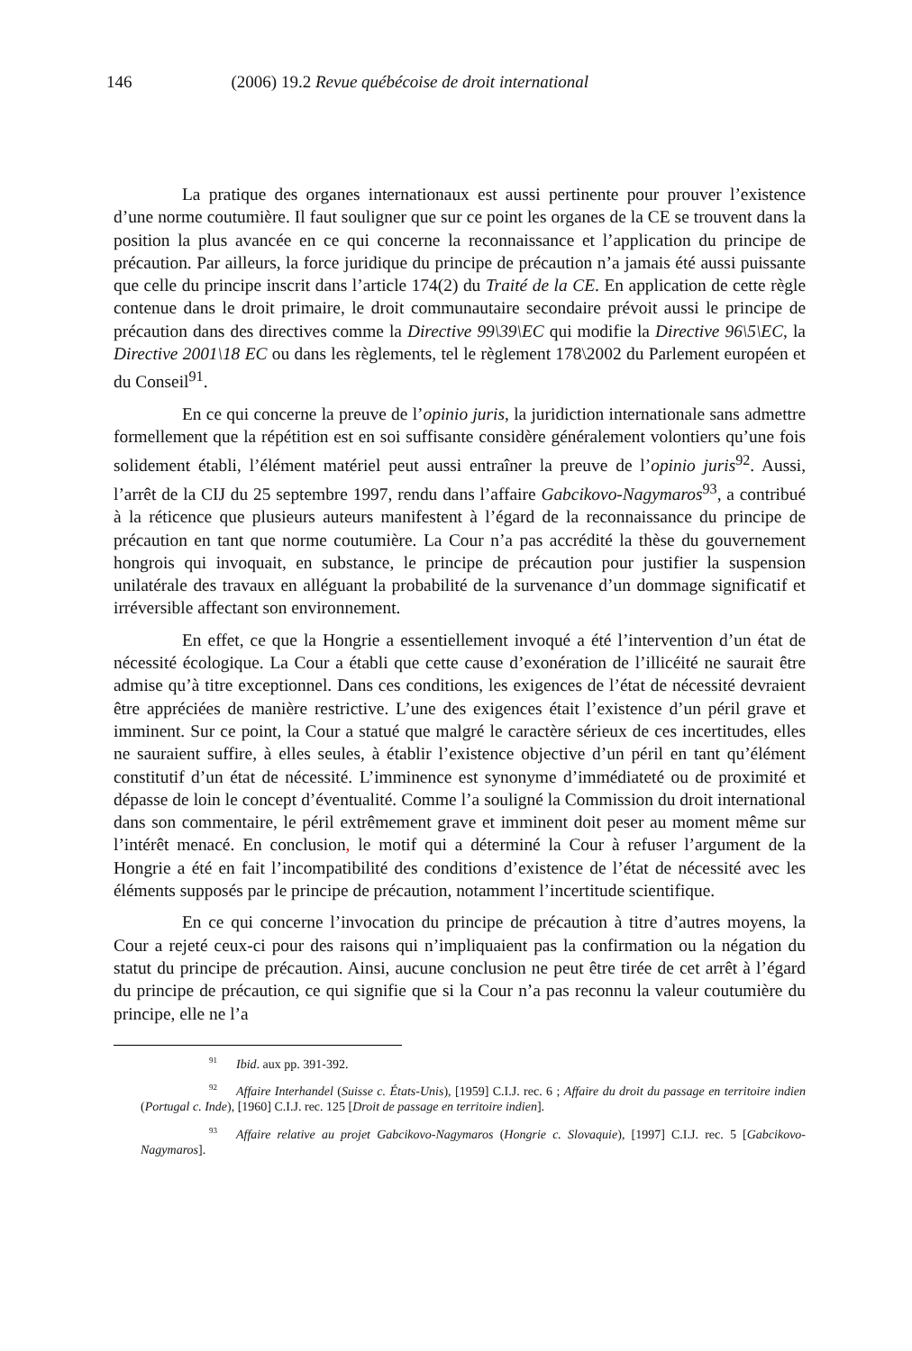146 (2006) 19.2 Revue québécoise de droit international
La pratique des organes internationaux est aussi pertinente pour prouver l’existence d’une norme coutumière. Il faut souligner que sur ce point les organes de la CE se trouvent dans la position la plus avancée en ce qui concerne la reconnaissance et l’application du principe de précaution. Par ailleurs, la force juridique du principe de précaution n’a jamais été aussi puissante que celle du principe inscrit dans l’article 174(2) du Traité de la CE. En application de cette règle contenue dans le droit primaire, le droit communautaire secondaire prévoit aussi le principe de précaution dans des directives comme la Directive 99\39\EC qui modifie la Directive 96\5\EC, la Directive 2001\18 EC ou dans les règlements, tel le règlement 178\2002 du Parlement européen et du Conseil<sup>91</sup>.
En ce qui concerne la preuve de l’opinio juris, la juridiction internationale sans admettre formellement que la répétition est en soi suffisante considère généralement volontiers qu’une fois solidement établi, l’élément matériel peut aussi entraîner la preuve de l’opinio juris<sup>92</sup>. Aussi, l’arrêt de la CIJ du 25 septembre 1997, rendu dans l’affaire Gabcikovo-Nagymaros<sup>93</sup>, a contribué à la réticence que plusieurs auteurs manifestent à l’égard de la reconnaissance du principe de précaution en tant que norme coutumière. La Cour n’a pas accrédité la thèse du gouvernement hongrois qui invoquait, en substance, le principe de précaution pour justifier la suspension unilatérale des travaux en alléguant la probabilité de la survenance d’un dommage significatif et irréversible affectant son environnement.
En effet, ce que la Hongrie a essentiellement invoqué a été l’intervention d’un état de nécessité écologique. La Cour a établi que cette cause d’exonération de l’illicéité ne saurait être admise qu’à titre exceptionnel. Dans ces conditions, les exigences de l’état de nécessité devraient être appréciées de manière restrictive. L’une des exigences était l’existence d’un péril grave et imminent. Sur ce point, la Cour a statué que malgré le caractère sérieux de ces incertitudes, elles ne sauraient suffire, à elles seules, à établir l’existence objective d’un péril en tant qu’élément constitutif d’un état de nécessité. L’imminence est synonyme d’immédiateté ou de proximité et dépasse de loin le concept d’éventualité. Comme l’a souligné la Commission du droit international dans son commentaire, le péril extrêmement grave et imminent doit peser au moment même sur l’intérêt menacé. En conclusion, le motif qui a déterminé la Cour à refuser l’argument de la Hongrie a été en fait l’incompatibilité des conditions d’existence de l’état de nécessité avec les éléments supposés par le principe de précaution, notamment l’incertitude scientifique.
En ce qui concerne l’invocation du principe de précaution à titre d’autres moyens, la Cour a rejeté ceux-ci pour des raisons qui n’impliquaient pas la confirmation ou la négation du statut du principe de précaution. Ainsi, aucune conclusion ne peut être tirée de cet arrêt à l’égard du principe de précaution, ce qui signifie que si la Cour n’a pas reconnu la valeur coutumière du principe, elle ne l’a
<sup>91</sup> Ibid. aux pp. 391-392.
<sup>92</sup> Affaire Interhandel (Suisse c. États-Unis), [1959] C.I.J. rec. 6 ; Affaire du droit du passage en territoire indien (Portugal c. Inde), [1960] C.I.J. rec. 125 [Droit de passage en territoire indien].
<sup>93</sup> Affaire relative au projet Gabcikovo-Nagymaros (Hongrie c. Slovaquie), [1997] C.I.J. rec. 5 [Gabcikovo-Nagymaros].